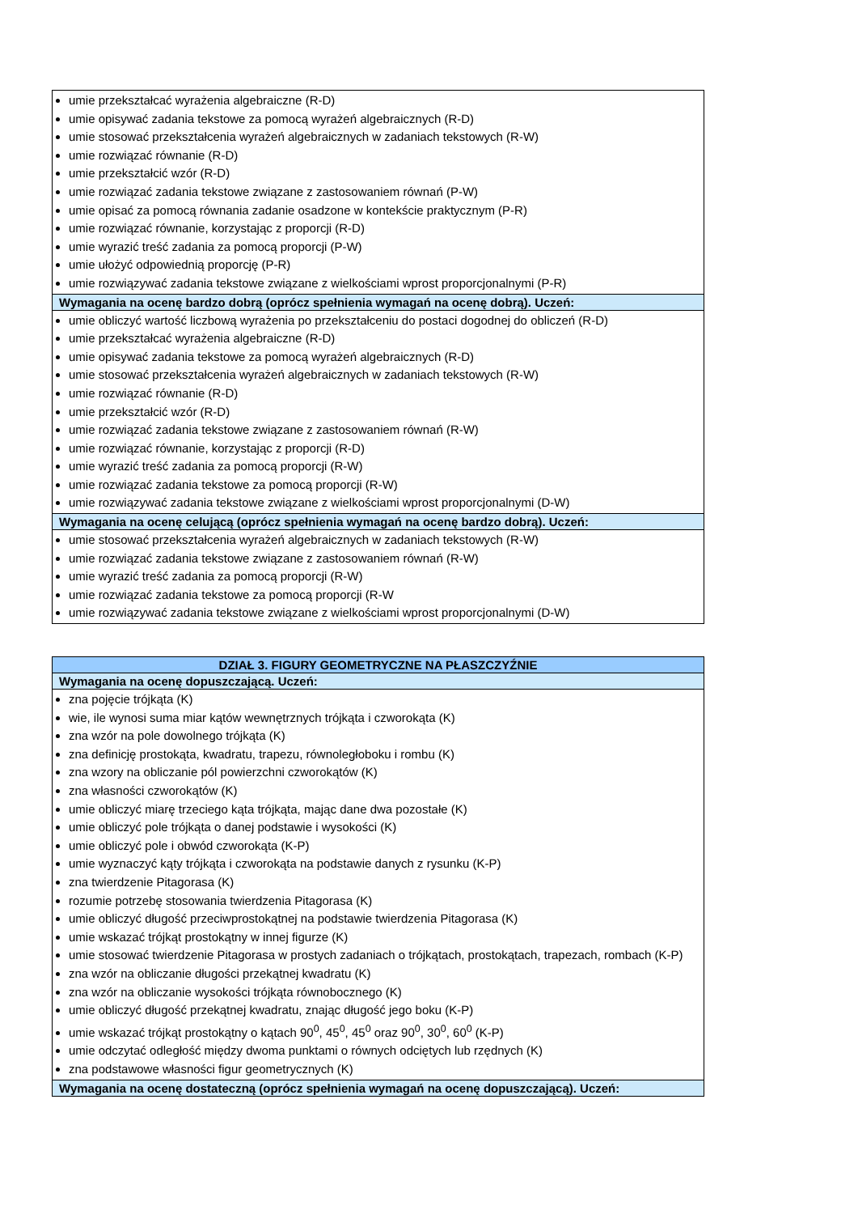| umie przekształcać wyrażenia algebraiczne (R-D) umie opisywać zadania tekstowe za pomocą wyrażeń algebraicznych (R-D) umie stosować przekształcenia wyrażeń algebraicznych w zadaniach tekstowych (R-W) umie rozwiązać równanie (R-D) umie przekształcić wzór (R-D) umie rozwiązać zadania tekstowe związane z zastosowaniem równań (P-W) umie opisać za pomocą równania zadanie osadzone w kontekście praktycznym (P-R) umie rozwiązać równanie, korzystając z proporcji (R-D) umie wyrazić treść zadania za pomocą proporcji (P-W) umie ułożyć odpowiednią proporcję (P-R) umie rozwiązywać zadania tekstowe związane z wielkościami wprost proporcjonalnymi (P-R) |
| Wymagania na ocenę bardzo dobrą (oprócz spełnienia wymagań na ocenę dobrą). Uczeń: |
| umie obliczyć wartość liczbową wyrażenia po przekształceniu do postaci dogodnej do obliczeń (R-D) umie przekształcać wyrażenia algebraiczne (R-D) umie opisywać zadania tekstowe za pomocą wyrażeń algebraicznych (R-D) umie stosować przekształcenia wyrażeń algebraicznych w zadaniach tekstowych (R-W) umie rozwiązać równanie (R-D) umie przekształcić wzór (R-D) umie rozwiązać zadania tekstowe związane z zastosowaniem równań (R-W) umie rozwiązać równanie, korzystając z proporcji (R-D) umie wyrazić treść zadania za pomocą proporcji (R-W) umie rozwiązać zadania tekstowe za pomocą proporcji (R-W) umie rozwiązywać zadania tekstowe związane z wielkościami wprost proporcjonalnymi (D-W) |
| Wymagania na ocenę celującą (oprócz spełnienia wymagań na ocenę bardzo dobrą). Uczeń: |
| umie stosować przekształcenia wyrażeń algebraicznych w zadaniach tekstowych (R-W) umie rozwiązać zadania tekstowe związane z zastosowaniem równań (R-W) umie wyrazić treść zadania za pomocą proporcji (R-W) umie rozwiązać zadania tekstowe za pomocą proporcji (R-W umie rozwiązywać zadania tekstowe związane z wielkościami wprost proporcjonalnymi (D-W) |
| DZIAŁ 3. FIGURY GEOMETRYCZNE NA PŁASZCZYŹNIE |
| Wymagania na ocenę dopuszczającą. Uczeń: |
| zna pojęcie trójkąta (K) wie, ile wynosi suma miar kątów wewnętrznych trójkąta i czworokąta (K) zna wzór na pole dowolnego trójkąta (K) zna definicję prostokąta, kwadratu, trapezu, równoległoboku i rombu (K) zna wzory na obliczanie pól powierzchni czworokątów (K) zna własności czworokątów (K) umie obliczyć miarę trzeciego kąta trójkąta, mając dane dwa pozostałe (K) umie obliczyć pole trójkąta o danej podstawie i wysokości (K) umie obliczyć pole i obwód czworokąta (K-P) umie wyznaczyć kąty trójkąta i czworokąta na podstawie danych z rysunku (K-P) zna twierdzenie Pitagorasa (K) rozumie potrzebę stosowania twierdzenia Pitagorasa (K) umie obliczyć długość przeciwprostokątnej na podstawie twierdzenia Pitagorasa (K) umie wskazać trójkąt prostokątny w innej figurze (K) umie stosować twierdzenie Pitagorasa w prostych zadaniach o trójkątach, prostokątach, trapezach, rombach (K-P) zna wzór na obliczanie długości przekątnej kwadratu (K) zna wzór na obliczanie wysokości trójkąta równobocznego (K) umie obliczyć długość przekątnej kwadratu, znając długość jego boku (K-P) umie wskazać trójkąt prostokątny o kątach 90<sup>0</sup>, 45<sup>0</sup>, 45<sup>0</sup> oraz 90<sup>0</sup>, 30<sup>0</sup>, 60<sup>0</sup> (K-P) umie odczytać odległość między dwoma punktami o równych odciętych lub rzędnych (K) zna podstawowe własności figur geometrycznych (K) |
| Wymagania na ocenę dostateczną (oprócz spełnienia wymagań na ocenę dopuszczającą). Uczeń: |